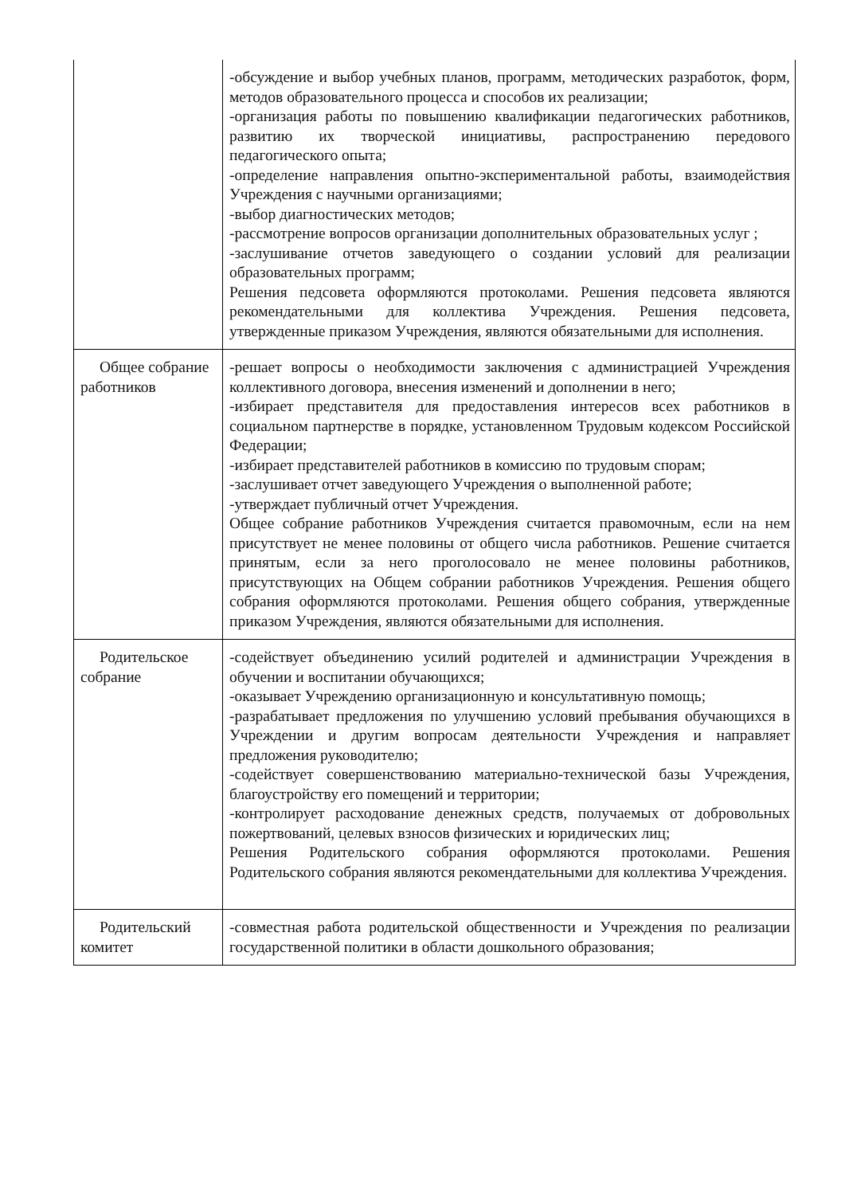| | -обсуждение и выбор учебных планов, программ, методических разработок, форм, методов образовательного процесса и способов их реализации; -организация работы по повышению квалификации педагогических работников, развитию их творческой инициативы, распространению передового педагогического опыта; -определение направления опытно-экспериментальной работы, взаимодействия Учреждения с научными организациями; -выбор диагностических методов; -рассмотрение вопросов организации дополнительных образовательных услуг ; -заслушивание отчетов заведующего о создании условий для реализации образовательных программ; Решения педсовета оформляются протоколами. Решения педсовета являются рекомендательными для коллектива Учреждения. Решения педсовета, утвержденные приказом Учреждения, являются обязательными для исполнения. |
| Общее собрание работников | -решает вопросы о необходимости заключения с администрацией Учреждения коллективного договора, внесения изменений и дополнении в него; -избирает представителя для предоставления интересов всех работников в социальном партнерстве в порядке, установленном Трудовым кодексом Российской Федерации; -избирает представителей работников в комиссию по трудовым спорам; -заслушивает отчет заведующего Учреждения о выполненной работе; -утверждает публичный отчет Учреждения. Общее собрание работников Учреждения считается правомочным, если на нем присутствует не менее половины от общего числа работников. Решение считается принятым, если за него проголосовало не менее половины работников, присутствующих на Общем собрании работников Учреждения. Решения общего собрания оформляются протоколами. Решения общего собрания, утвержденные приказом Учреждения, являются обязательными для исполнения. |
| Родительское собрание | -содействует объединению усилий родителей и администрации Учреждения в обучении и воспитании обучающихся; -оказывает Учреждению организационную и консультативную помощь; -разрабатывает предложения по улучшению условий пребывания обучающихся в Учреждении и другим вопросам деятельности Учреждения и направляет предложения руководителю; -содействует совершенствованию материально-технической базы Учреждения, благоустройству его помещений и территории; -контролирует расходование денежных средств, получаемых от добровольных пожертвований, целевых взносов физических и юридических лиц; Решения Родительского собрания оформляются протоколами. Решения Родительского собрания являются рекомендательными для коллектива Учреждения. |
| Родительский комитет | -совместная работа родительской общественности и Учреждения по реализации государственной политики в области дошкольного образования; |